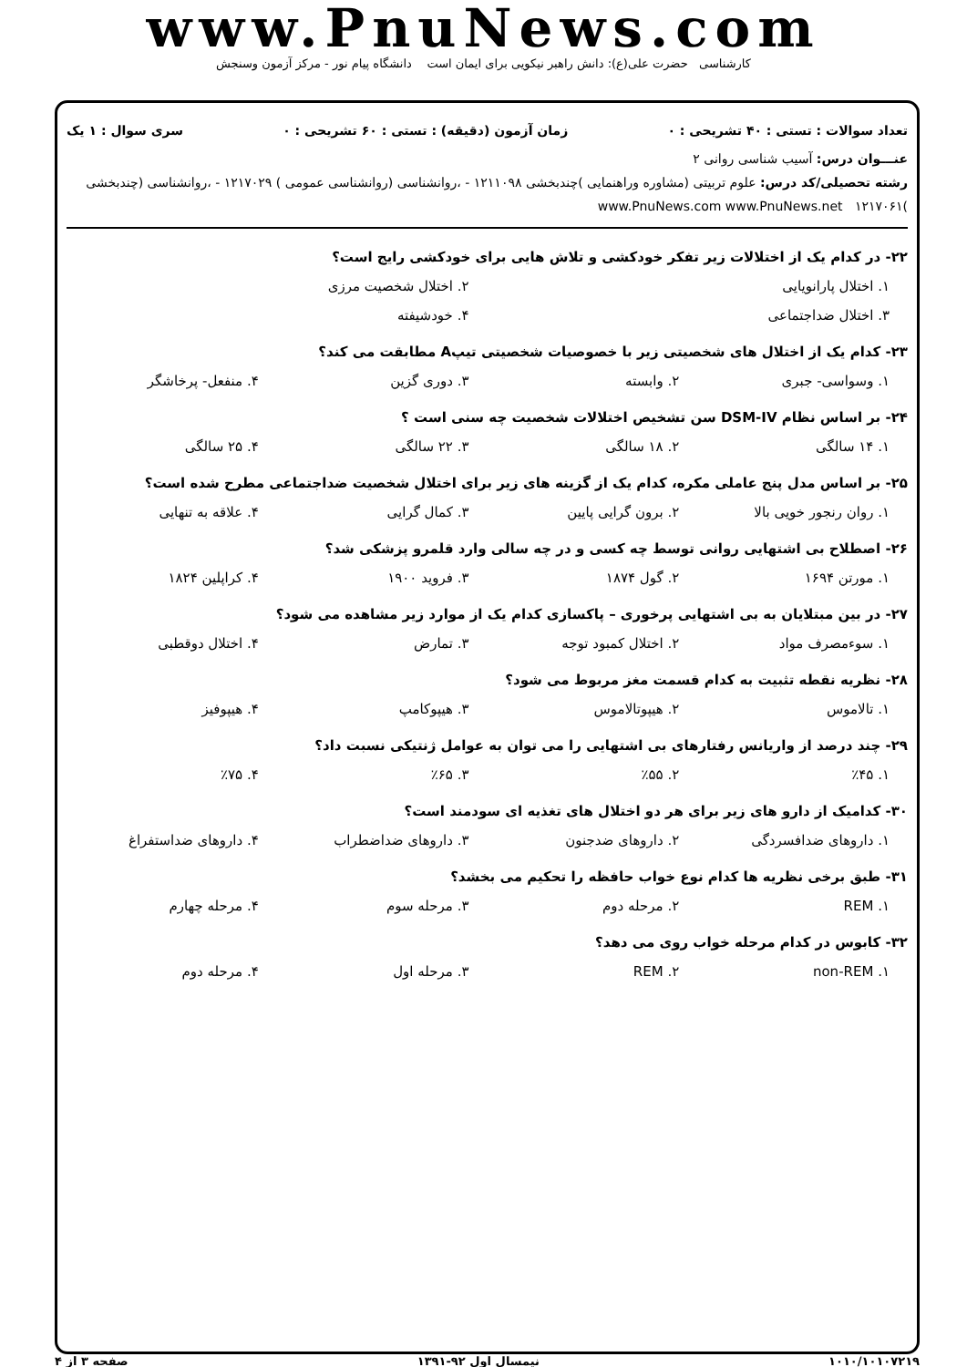www.PnuNews.com
کارشناسی حضرت علی(ع): دانش راهبر نیکویی برای ایمان است دانشگاه پیام نور - مرکز آزمون وسنجش
تعداد سوالات : تستی : ۴۰ تشریحی : ۰ زمان آزمون (دقیقه) : تستی : ۶۰ تشریحی : ۰ سری سوال : ۱ یک
عنـــوان درس: آسیب شناسی روانی ۲
رشته تحصیلی/کد درس: علوم تربیتی (مشاوره وراهنمایی )چندبخشی ۱۲۱۱۰۹۸ - ،روانشناسی (روانشناسی عمومی ) ۱۲۱۷۰۲۹ - ،روانشناسی (چندبخشی )۱۲۱۷۰۶۱ www.PnuNews.com www.PnuNews.net
۲۲- در کدام یک از اختلالات زیر تفکر خودکشی و تلاش هایی برای خودکشی رایج است؟
۱. اختلال پارانویایی ۲. اختلال شخصیت مرزی
۳. اختلال ضداجتماعی ۴. خودشیفته
۲۳- کدام یک از اختلال های شخصیتی زیر با خصوصیات شخصیتی تیپA مطابقت می کند؟
۱. وسواسی- جبری ۲. وابسته ۳. دوری گزین ۴. منفعل- پرخاشگر
۲۴- بر اساس نظام DSM-IV سن تشخیص اختلالات شخصیت چه سنی است ؟
۱. ۱۴ سالگی ۲. ۱۸ سالگی ۳. ۲۲ سالگی ۴. ۲۵ سالگی
۲۵- بر اساس مدل پنج عاملی مکره، کدام یک از گزینه های زیر برای اختلال شخصیت ضداجتماعی مطرح شده است؟
۱. روان رنجور خویی بالا ۲. برون گرایی پایین ۳. کمال گرایی ۴. علاقه به تنهایی
۲۶- اصطلاح بی اشتهایی روانی توسط چه کسی و در چه سالی وارد قلمرو پزشکی شد؟
۱. مورتن ۱۶۹۴ ۲. گول ۱۸۷۴ ۳. فروید ۱۹۰۰ ۴. کراپلین ۱۸۲۴
۲۷- در بین مبتلایان به بی اشتهایی پرخوری – پاکسازی کدام یک از موارد زیر مشاهده می شود؟
۱. سوءمصرف مواد ۲. اختلال کمبود توجه ۳. تمارض ۴. اختلال دوقطبی
۲۸- نظریه نقطه تثبیت به کدام قسمت مغز مربوط می شود؟
۱. تالاموس ۲. هیپوتالاموس ۳. هیپوکامپ ۴. هیپوفیز
۲۹- چند درصد از واریانس رفتارهای بی اشتهایی را می توان به عوامل ژنتیکی نسبت داد؟
۱. ٪۴۵ ۲. ٪۵۵ ۳. ٪۶۵ ۴. ٪۷۵
۳۰- کدامیک از دارو های زیر برای هر دو اختلال های تغذیه ای سودمند است؟
۱. داروهای ضدافسردگی ۲. داروهای ضدجنون ۳. داروهای ضداضطراب ۴. داروهای ضداستفراغ
۳۱- طبق برخی نظریه ها کدام نوع خواب حافظه را تحکیم می بخشد؟
۱. REM ۲. مرحله دوم ۳. مرحله سوم ۴. مرحله چهارم
۳۲- کابوس در کدام مرحله خواب روی می دهد؟
۱. non-REM ۲. REM ۳. مرحله اول ۴. مرحله دوم
۱۰۱۰/۱۰۱۰۷۲۱۹ نیمسال اول ۹۲-۱۳۹۱ صفحه ۳ از ۴